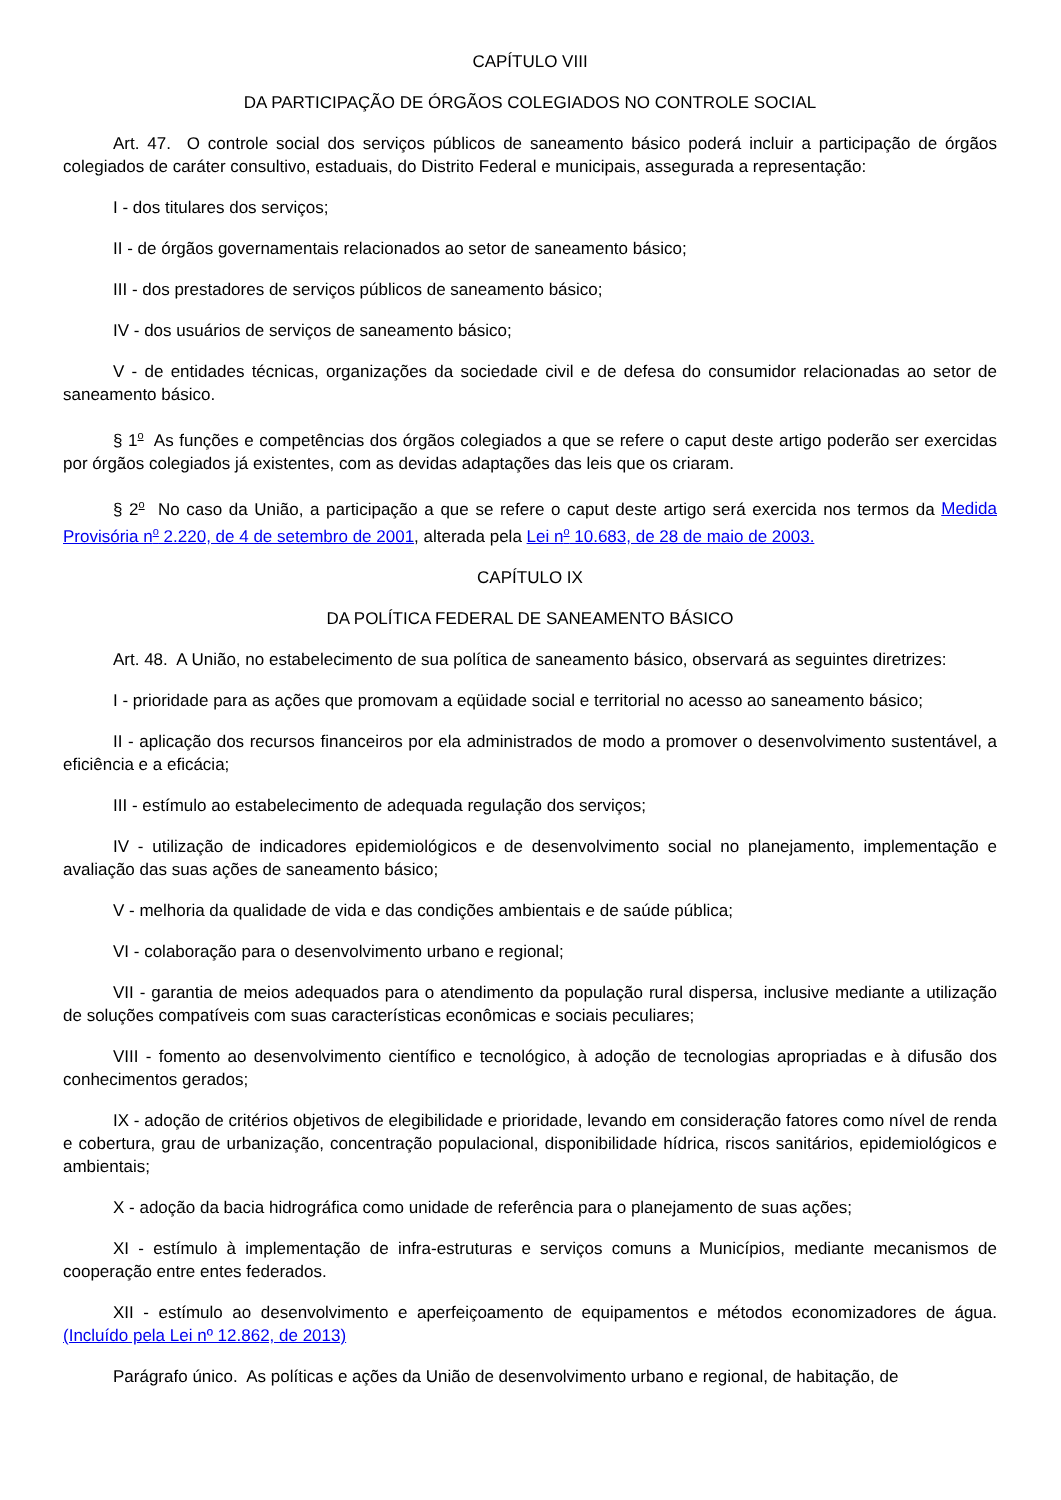CAPÍTULO VIII
DA PARTICIPAÇÃO DE ÓRGÃOS COLEGIADOS NO CONTROLE SOCIAL
Art. 47. O controle social dos serviços públicos de saneamento básico poderá incluir a participação de órgãos colegiados de caráter consultivo, estaduais, do Distrito Federal e municipais, assegurada a representação:
I - dos titulares dos serviços;
II - de órgãos governamentais relacionados ao setor de saneamento básico;
III - dos prestadores de serviços públicos de saneamento básico;
IV - dos usuários de serviços de saneamento básico;
V - de entidades técnicas, organizações da sociedade civil e de defesa do consumidor relacionadas ao setor de saneamento básico.
§ 1<sup>o</sup> As funções e competências dos órgãos colegiados a que se refere o caput deste artigo poderão ser exercidas por órgãos colegiados já existentes, com as devidas adaptações das leis que os criaram.
§ 2<sup>o</sup> No caso da União, a participação a que se refere o caput deste artigo será exercida nos termos da Medida Provisória n<sup>o</sup> 2.220, de 4 de setembro de 2001, alterada pela Lei n<sup>o</sup> 10.683, de 28 de maio de 2003.
CAPÍTULO IX
DA POLÍTICA FEDERAL DE SANEAMENTO BÁSICO
Art. 48. A União, no estabelecimento de sua política de saneamento básico, observará as seguintes diretrizes:
I - prioridade para as ações que promovam a eqüidade social e territorial no acesso ao saneamento básico;
II - aplicação dos recursos financeiros por ela administrados de modo a promover o desenvolvimento sustentável, a eficiência e a eficácia;
III - estímulo ao estabelecimento de adequada regulação dos serviços;
IV - utilização de indicadores epidemiológicos e de desenvolvimento social no planejamento, implementação e avaliação das suas ações de saneamento básico;
V - melhoria da qualidade de vida e das condições ambientais e de saúde pública;
VI - colaboração para o desenvolvimento urbano e regional;
VII - garantia de meios adequados para o atendimento da população rural dispersa, inclusive mediante a utilização de soluções compatíveis com suas características econômicas e sociais peculiares;
VIII - fomento ao desenvolvimento científico e tecnológico, à adoção de tecnologias apropriadas e à difusão dos conhecimentos gerados;
IX - adoção de critérios objetivos de elegibilidade e prioridade, levando em consideração fatores como nível de renda e cobertura, grau de urbanização, concentração populacional, disponibilidade hídrica, riscos sanitários, epidemiológicos e ambientais;
X - adoção da bacia hidrográfica como unidade de referência para o planejamento de suas ações;
XI - estímulo à implementação de infra-estruturas e serviços comuns a Municípios, mediante mecanismos de cooperação entre entes federados.
XII - estímulo ao desenvolvimento e aperfeiçoamento de equipamentos e métodos economizadores de água. (Incluído pela Lei nº 12.862, de 2013)
Parágrafo único. As políticas e ações da União de desenvolvimento urbano e regional, de habitação, de